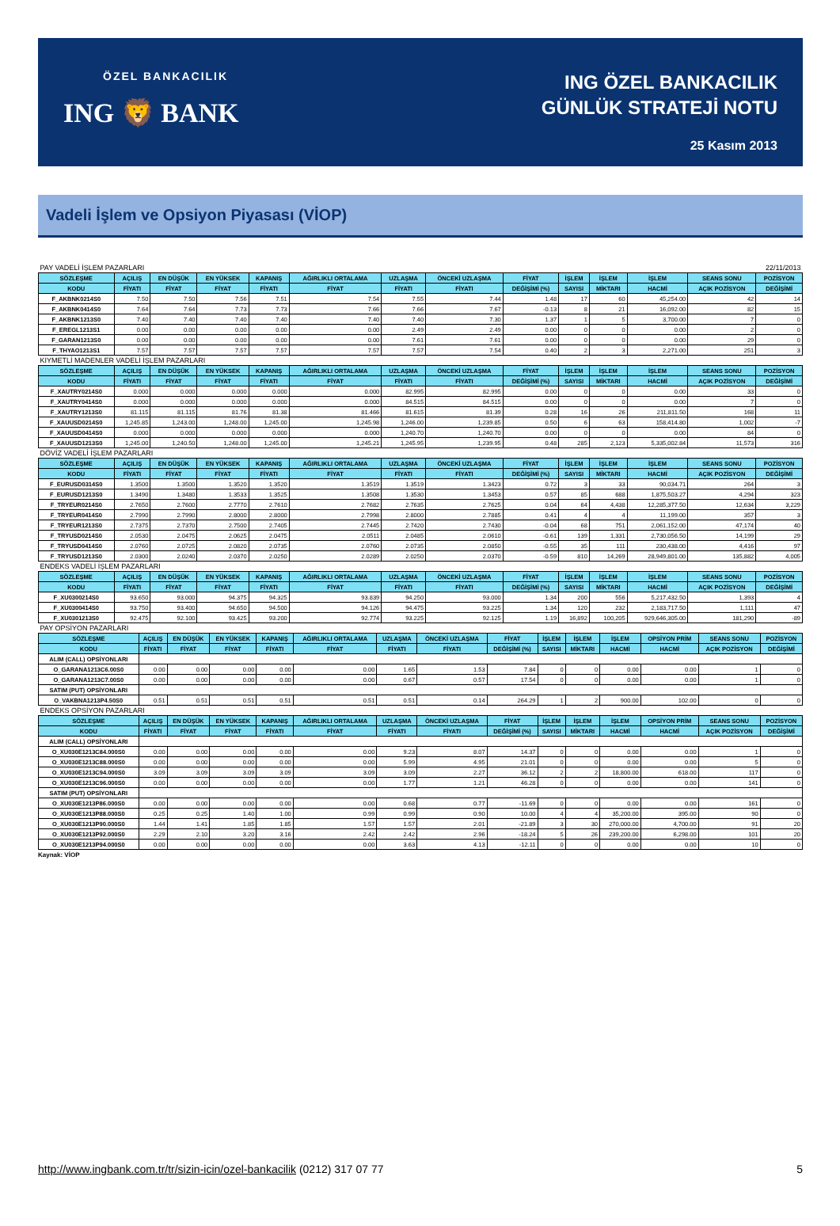ÖZEL BANKACILIK
ING 🦁 BANK
ING ÖZEL BANKACILIK
GÜNLÜK STRATEJİ NOTU
25 Kasım 2013
Vadeli İşlem ve Opsiyon Piyasası (VİOP)
| PAY VADELİ İŞLEM PAZARLARI | | | | | | | | | | | 22/11/2013 | | |
| SÖZLEŞME | AÇILIŞ | EN DÜŞÜK | EN YÜKSEK | KAPANIŞ | AĞIRLIKLI ORTALAMA | UZLAŞMA | ÖNCEKİ UZLAŞMA | FİYAT | İŞLEM | İŞLEM | İŞLEM | SEANS SONU | POZİSYON |
| KODU | FİYATI | FİYAT | FİYAT | FİYATI | FİYAT | FİYATI | FİYATI | DEĞİŞİMİ (%) | SAYISI | MİKTARI | HACMİ | AÇIK POZİSYON | DEĞİŞİMİ |
| F_AKBNK0214S0 | 7.50 | 7.50 | 7.56 | 7.51 | 7.54 | 7.55 | 7.44 | 1.48 | 17 | 60 | 45,254.00 | 42 | 14 |
| F_AKBNK0414S0 | 7.64 | 7.64 | 7.73 | 7.73 | 7.66 | 7.66 | 7.67 | -0.13 | 8 | 21 | 16,092.00 | 82 | 15 |
| F_AKBNK1213S0 | 7.40 | 7.40 | 7.40 | 7.40 | 7.40 | 7.40 | 7.30 | 1.37 | 1 | 5 | 3,700.00 | 7 | 0 |
| F_EREGL1213S1 | 0.00 | 0.00 | 0.00 | 0.00 | 0.00 | 2.49 | 2.49 | 0.00 | 0 | 0 | 0.00 | 2 | 0 |
| F_GARAN1213S0 | 0.00 | 0.00 | 0.00 | 0.00 | 0.00 | 7.61 | 7.61 | 0.00 | 0 | 0 | 0.00 | 29 | 0 |
| F_THYAO1213S1 | 7.57 | 7.57 | 7.57 | 7.57 | 7.57 | 7.57 | 7.54 | 0.40 | 2 | 3 | 2,271.00 | 251 | 3 |
| KIYMETLİ MADENLER VADELİ İŞLEM PAZARLARI | | | | | | | | | | | | | |
| SÖZLEŞME | AÇILIŞ | EN DÜŞÜK | EN YÜKSEK | KAPANIŞ | AĞIRLIKLI ORTALAMA | UZLAŞMA | ÖNCEKİ UZLAŞMA | FİYAT | İŞLEM | İŞLEM | İŞLEM | SEANS SONU | POZİSYON |
| KODU | FİYATI | FİYAT | FİYAT | FİYATI | FİYAT | FİYATI | FİYATI | DEĞİŞİMİ (%) | SAYISI | MİKTARI | HACMİ | AÇIK POZİSYON | DEĞİŞİMİ |
| F_XAUTRY0214S0 | 0.000 | 0.000 | 0.000 | 0.000 | 0.000 | 82.995 | 82.995 | 0.00 | 0 | 0 | 0.00 | 33 | 0 |
| F_XAUTRY0414S0 | 0.000 | 0.000 | 0.000 | 0.000 | 0.000 | 84.515 | 84.515 | 0.00 | 0 | 0 | 0.00 | 7 | 0 |
| F_XAUTRY1213S0 | 81.115 | 81.115 | 81.76 | 81.38 | 81.466 | 81.615 | 81.39 | 0.28 | 16 | 26 | 211,811.50 | 168 | 11 |
| F_XAUUSD0214S0 | 1,245.85 | 1,243.00 | 1,248.00 | 1,245.00 | 1,245.98 | 1,246.00 | 1,239.85 | 0.50 | 6 | 63 | 158,414.80 | 1,002 | -7 |
| F_XAUUSD0414S0 | 0.000 | 0.000 | 0.000 | 0.000 | 0.000 | 1,240.70 | 1,240.70 | 0.00 | 0 | 0 | 0.00 | 84 | 0 |
| F_XAUUSD1213S0 | 1,245.00 | 1,240.50 | 1,248.00 | 1,245.00 | 1,245.21 | 1,245.95 | 1,239.95 | 0.48 | 285 | 2,123 | 5,335,002.84 | 11,573 | 316 |
| DÖVİZ VADELİ İŞLEM PAZARLARI | | | | | | | | | | | | | |
| SÖZLEŞME | AÇILIŞ | EN DÜŞÜK | EN YÜKSEK | KAPANIŞ | AĞIRLIKLI ORTALAMA | UZLAŞMA | ÖNCEKİ UZLAŞMA | FİYAT | İŞLEM | İŞLEM | İŞLEM | SEANS SONU | POZİSYON |
| KODU | FİYATI | FİYAT | FİYAT | FİYATI | FİYAT | FİYATI | FİYATI | DEĞİŞİMİ (%) | SAYISI | MİKTARI | HACMİ | AÇIK POZİSYON | DEĞİŞİMİ |
| F_EURUSD0314S0 | 1.3500 | 1.3500 | 1.3520 | 1.3520 | 1.3519 | 1.3519 | 1.3423 | 0.72 | 3 | 33 | 90,034.71 | 264 | 3 |
| F_EURUSD1213S0 | 1.3490 | 1.3480 | 1.3533 | 1.3525 | 1.3508 | 1.3530 | 1.3453 | 0.57 | 85 | 688 | 1,875,503.27 | 4,294 | 323 |
| F_TRYEUR0214S0 | 2.7650 | 2.7600 | 2.7770 | 2.7610 | 2.7682 | 2.7635 | 2.7625 | 0.04 | 64 | 4,438 | 12,285,377.50 | 12,634 | 3,229 |
| F_TRYEUR0414S0 | 2.7990 | 2.7990 | 2.8000 | 2.8000 | 2.7998 | 2.8000 | 2.7885 | 0.41 | 4 | 4 | 11,199.00 | 357 | 3 |
| F_TRYEUR1213S0 | 2.7375 | 2.7370 | 2.7500 | 2.7405 | 2.7445 | 2.7420 | 2.7430 | -0.04 | 68 | 751 | 2,061,152.00 | 47,174 | 40 |
| F_TRYUSD0214S0 | 2.0530 | 2.0475 | 2.0625 | 2.0475 | 2.0511 | 2.0485 | 2.0610 | -0.61 | 139 | 1,331 | 2,730,056.50 | 14,199 | 29 |
| F_TRYUSD0414S0 | 2.0760 | 2.0725 | 2.0820 | 2.0735 | 2.0760 | 2.0735 | 2.0850 | -0.55 | 35 | 111 | 230,438.00 | 4,416 | 97 |
| F_TRYUSD1213S0 | 2.0300 | 2.0240 | 2.0370 | 2.0250 | 2.0289 | 2.0250 | 2.0370 | -0.59 | 810 | 14,269 | 28,949,801.00 | 135,882 | 4,005 |
| ENDEKS VADELİ İŞLEM PAZARLARI | | | | | | | | | | | | | |
| SÖZLEŞME | AÇILIŞ | EN DÜŞÜK | EN YÜKSEK | KAPANIŞ | AĞIRLIKLI ORTALAMA | UZLAŞMA | ÖNCEKİ UZLAŞMA | FİYAT | İŞLEM | İŞLEM | İŞLEM | SEANS SONU | POZİSYON |
| KODU | FİYATI | FİYAT | FİYAT | FİYATI | FİYAT | FİYATI | FİYATI | DEĞİŞİMİ (%) | SAYISI | MİKTARI | HACMİ | AÇIK POZİSYON | DEĞİŞİMİ |
| F_XU0300214S0 | 93.650 | 93.000 | 94.375 | 94.325 | 93.839 | 94.250 | 93.000 | 1.34 | 200 | 556 | 5,217,432.50 | 1,393 | 4 |
| F_XU0300414S0 | 93.750 | 93.400 | 94.650 | 94.500 | 94.126 | 94.475 | 93.225 | 1.34 | 120 | 232 | 2,183,717.50 | 1,111 | 47 |
| F_XU0301213S0 | 92.475 | 92.100 | 93.425 | 93.200 | 92.774 | 93.225 | 92.125 | 1.19 | 16,892 | 100,205 | 929,646,305.00 | 181,290 | -89 |
| PAY OPSİYON PAZARLARI | | | | | | | | | | | | | | |
| SÖZLEŞME | AÇILIŞ | EN DÜŞÜK | EN YÜKSEK | KAPANIŞ | AĞIRLIKLI ORTALAMA | UZLAŞMA | ÖNCEKİ UZLAŞMA | FİYAT | İŞLEM | İŞLEM | İŞLEM | OPSİYON PRİM | SEANS SONU | POZİSYON |
| KODU | FİYATI | FİYAT | FİYAT | FİYATI | FİYAT | FİYATI | FİYATI | DEĞİŞİMİ (%) | SAYISI | MİKTARI | HACMİ | HACMİ | AÇIK POZİSYON | DEĞİŞİMİ |
| ALIM (CALL) OPSİYONLARI | | | | | | | | | | | | | | |
| O_GARANA1213C6.00S0 | 0.00 | 0.00 | 0.00 | 0.00 | 0.00 | 1.65 | 1.53 | 7.84 | 0 | 0 | 0.00 | 0.00 | 1 | 0 |
| O_GARANA1213C7.00S0 | 0.00 | 0.00 | 0.00 | 0.00 | 0.00 | 0.67 | 0.57 | 17.54 | 0 | 0 | 0.00 | 0.00 | 1 | 0 |
| SATIM (PUT) OPSİYONLARI | | | | | | | | | | | | | | |
| O_VAKBNA1213P4.50S0 | 0.51 | 0.51 | 0.51 | 0.51 | 0.51 | 0.51 | 0.14 | 264.29 | 1 | 2 | 900.00 | 102.00 | 0 | 0 |
| ENDEKS OPSİYON PAZARLARI | | | | | | | | | | | | | | |
| SÖZLEŞME | AÇILIŞ | EN DÜŞÜK | EN YÜKSEK | KAPANIŞ | AĞIRLIKLI ORTALAMA | UZLAŞMA | ÖNCEKİ UZLAŞMA | FİYAT | İŞLEM | İŞLEM | İŞLEM | OPSİYON PRİM | SEANS SONU | POZİSYON |
| KODU | FİYATI | FİYAT | FİYAT | FİYATI | FİYAT | FİYATI | FİYATI | DEĞİŞİMİ (%) | SAYISI | MİKTARI | HACMİ | HACMİ | AÇIK POZİSYON | DEĞİŞİMİ |
| ALIM (CALL) OPSİYONLARI | | | | | | | | | | | | | | |
| O_XU030E1213C84.000S0 | 0.00 | 0.00 | 0.00 | 0.00 | 0.00 | 9.23 | 8.07 | 14.37 | 0 | 0 | 0.00 | 0.00 | 1 | 0 |
| O_XU030E1213C88.000S0 | 0.00 | 0.00 | 0.00 | 0.00 | 0.00 | 5.99 | 4.95 | 21.01 | 0 | 0 | 0.00 | 0.00 | 5 | 0 |
| O_XU030E1213C94.000S0 | 3.09 | 3.09 | 3.09 | 3.09 | 3.09 | 3.09 | 2.27 | 36.12 | 2 | 2 | 18,800.00 | 618.00 | 117 | 0 |
| O_XU030E1213C96.000S0 | 0.00 | 0.00 | 0.00 | 0.00 | 0.00 | 1.77 | 1.21 | 46.28 | 0 | 0 | 0.00 | 0.00 | 141 | 0 |
| SATIM (PUT) OPSİYONLARI | | | | | | | | | | | | | | |
| O_XU030E1213P86.000S0 | 0.00 | 0.00 | 0.00 | 0.00 | 0.00 | 0.68 | 0.77 | -11.69 | 0 | 0 | 0.00 | 0.00 | 161 | 0 |
| O_XU030E1213P88.000S0 | 0.25 | 0.25 | 1.40 | 1.00 | 0.99 | 0.99 | 0.90 | 10.00 | 4 | 4 | 35,200.00 | 395.00 | 90 | 0 |
| O_XU030E1213P90.000S0 | 1.44 | 1.41 | 1.85 | 1.85 | 1.57 | 1.57 | 2.01 | -21.89 | 3 | 30 | 270,000.00 | 4,700.00 | 91 | 20 |
| O_XU030E1213P92.000S0 | 2.29 | 2.10 | 3.20 | 3.16 | 2.42 | 2.42 | 2.96 | -18.24 | 5 | 26 | 239,200.00 | 6,298.00 | 101 | 20 |
| O_XU030E1213P94.000S0 | 0.00 | 0.00 | 0.00 | 0.00 | 0.00 | 3.63 | 4.13 | -12.11 | 0 | 0 | 0.00 | 0.00 | 10 | 0 |
Kaynak: VİOP
http://www.ingbank.com.tr/tr/sizin-icin/ozel-bankacilik (0212) 317 07 77 5